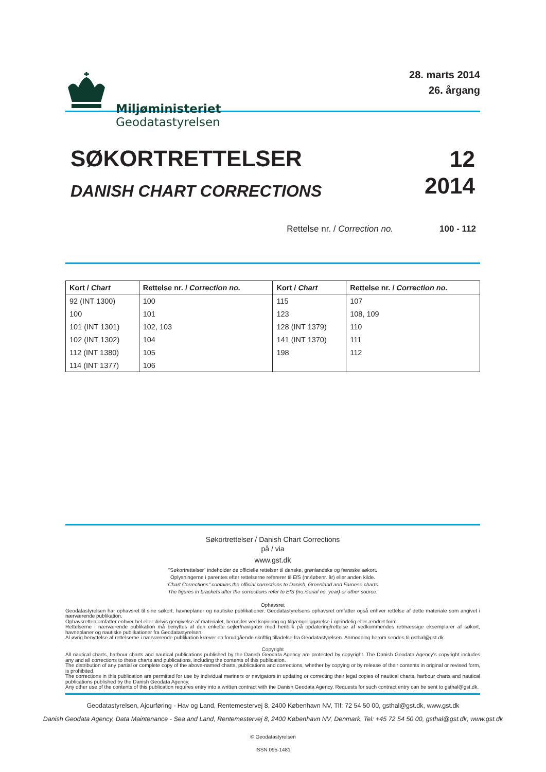Miljøministeriet
Geodatastyrelsen
28. marts 2014
26. årgang
SØKORTRETTELSER
DANISH CHART CORRECTIONS
12
2014
Rettelse nr. / Correction no. 100 - 112
| Kort / Chart | Rettelse nr. / Correction no. | Kort / Chart | Rettelse nr. / Correction no. |
| --- | --- | --- | --- |
| 92 (INT 1300) | 100 | 115 | 107 |
| 100 | 101 | 123 | 108, 109 |
| 101 (INT 1301) | 102, 103 | 128 (INT 1379) | 110 |
| 102 (INT 1302) | 104 | 141 (INT 1370) | 111 |
| 112 (INT 1380) | 105 | 198 | 112 |
| 114 (INT 1377) | 106 | | |
Søkortrettelser / Danish Chart Corrections
på / via
www.gst.dk
"Søkortrettelser" indeholder de officielle rettelser til danske, grønlandske og færøske søkort.
Oplysningerne i parentes efter rettelserne refererer til EfS (nr./løbenr. år) eller anden kilde.
"Chart Corrections" contains the official corrections to Danish, Greenland and Faroese charts.
The figures in brackets after the corrections refer to EfS (no./serial no. year) or other source.
Ophavsret
Geodatastyrelsen har ophavsret til sine søkort, havneplaner og nautiske publikationer. Geodatastyrelsens ophavsret omfatter også enhver rettelse af dette materiale som angivet i nærværende publikation.
Ophavsretten omfatter enhver hel eller delvis gengivelse af materialet, herunder ved kopiering og tilgængeliggørelse i oprindelig eller ændret form.
Rettelserne i nærværende publikation må benyttes af den enkelte sejler/navigatør med henblik på opdatering/rettelse af vedkommendes retmæssige eksemplarer af søkort, havneplaner og nautiske publikationer fra Geodatastyrelsen.
Al øvrig benyttelse af rettelserne i nærværende publikation kræver en forudgående skriftlig tilladelse fra Geodatastyrelsen. Anmodning herom sendes til gsthal@gst.dk.
Copyright
All nautical charts, harbour charts and nautical publications published by the Danish Geodata Agency are protected by copyright. The Danish Geodata Agency’s copyright includes any and all corrections to these charts and publications, including the contents of this publication.
The distribution of any partial or complete copy of the above-named charts, publications and corrections, whether by copying or by release of their contents in original or revised form, is prohibited.
The corrections in this publication are permitted for use by individual mariners or navigators in updating or correcting their legal copies of nautical charts, harbour charts and nautical publications published by the Danish Geodata Agency.
Any other use of the contents of this publication requires entry into a written contract with the Danish Geodata Agency. Requests for such contract entry can be sent to gsthal@gst.dk.
Geodatastyrelsen, Ajourføring - Hav og Land, Rentemestervej 8, 2400 København NV, Tlf: 72 54 50 00, gsthal@gst.dk, www.gst.dk
Danish Geodata Agency, Data Maintenance - Sea and Land, Rentemestervej 8, 2400 København NV, Denmark, Tel: +45 72 54 50 00, gsthal@gst.dk, www.gst.dk
© Geodatastyrelsen
ISSN 095-1481